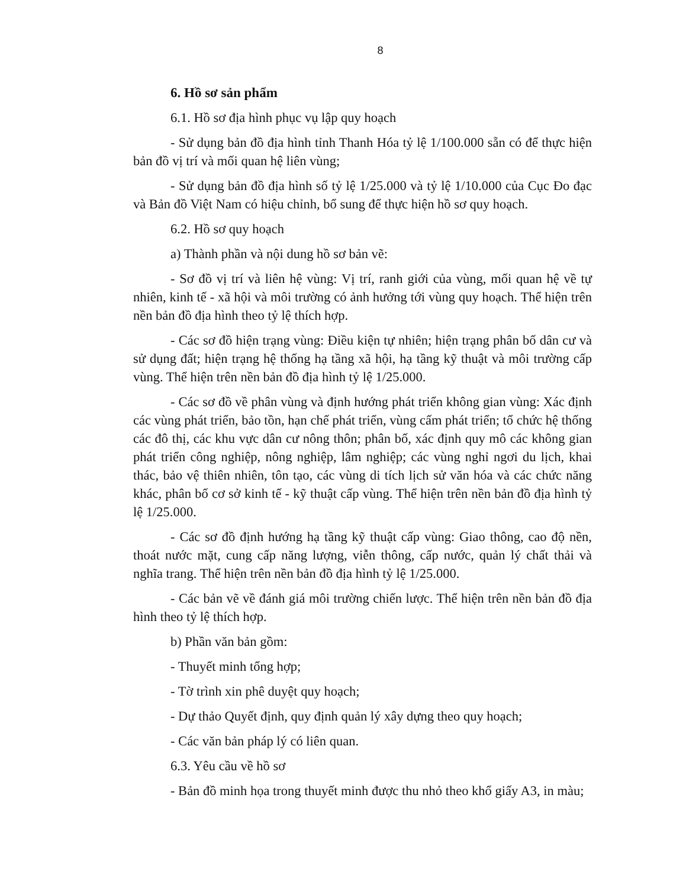8
6. Hồ sơ sản phẩm
6.1. Hồ sơ địa hình phục vụ lập quy hoạch
- Sử dụng bản đồ địa hình tỉnh Thanh Hóa tỷ lệ 1/100.000 sẵn có để thực hiện bản đồ vị trí và mối quan hệ liên vùng;
- Sử dụng bản đồ địa hình số tỷ lệ 1/25.000 và tỷ lệ 1/10.000 của Cục Đo đạc và Bản đồ Việt Nam có hiệu chỉnh, bổ sung để thực hiện hồ sơ quy hoạch.
6.2. Hồ sơ quy hoạch
a) Thành phần và nội dung hồ sơ bản vẽ:
- Sơ đồ vị trí và liên hệ vùng: Vị trí, ranh giới của vùng, mối quan hệ về tự nhiên, kinh tế - xã hội và môi trường có ảnh hưởng tới vùng quy hoạch. Thể hiện trên nền bản đồ địa hình theo tỷ lệ thích hợp.
- Các sơ đồ hiện trạng vùng: Điều kiện tự nhiên; hiện trạng phân bố dân cư và sử dụng đất; hiện trạng hệ thống hạ tầng xã hội, hạ tầng kỹ thuật và môi trường cấp vùng. Thể hiện trên nền bản đồ địa hình tỷ lệ 1/25.000.
- Các sơ đồ về phân vùng và định hướng phát triển không gian vùng: Xác định các vùng phát triển, bảo tồn, hạn chế phát triển, vùng cấm phát triển; tổ chức hệ thống các đô thị, các khu vực dân cư nông thôn; phân bố, xác định quy mô các không gian phát triển công nghiệp, nông nghiệp, lâm nghiệp; các vùng nghỉ ngơi du lịch, khai thác, bảo vệ thiên nhiên, tôn tạo, các vùng di tích lịch sử văn hóa và các chức năng khác, phân bố cơ sở kinh tế - kỹ thuật cấp vùng. Thể hiện trên nền bản đồ địa hình tỷ lệ 1/25.000.
- Các sơ đồ định hướng hạ tầng kỹ thuật cấp vùng: Giao thông, cao độ nền, thoát nước mặt, cung cấp năng lượng, viễn thông, cấp nước, quản lý chất thải và nghĩa trang. Thể hiện trên nền bản đồ địa hình tỷ lệ 1/25.000.
- Các bản vẽ về đánh giá môi trường chiến lược. Thể hiện trên nền bản đồ địa hình theo tỷ lệ thích hợp.
b) Phần văn bản gồm:
- Thuyết minh tổng hợp;
- Tờ trình xin phê duyệt quy hoạch;
- Dự thảo Quyết định, quy định quản lý xây dựng theo quy hoạch;
- Các văn bản pháp lý có liên quan.
6.3. Yêu cầu về hồ sơ
- Bản đồ minh họa trong thuyết minh được thu nhỏ theo khổ giấy A3, in màu;